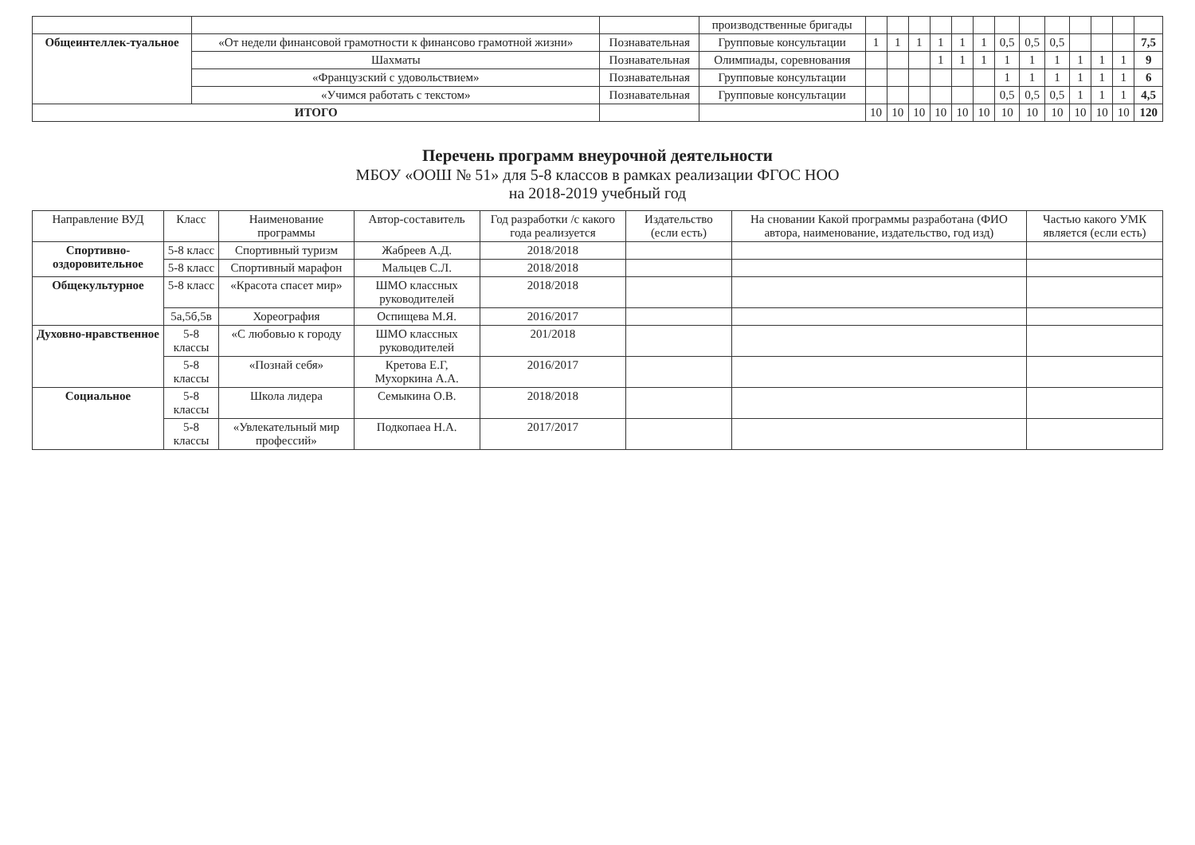| | | | производственные бригады | | | | | | | | | | | | | |
| Общеинтеллек-туальное | «От недели финансовой грамотности к финансово грамотной жизни» | Познавательная | Групповые консультации | 1 | 1 | 1 | 1 | 1 | 1 | 0,5 | 0,5 | 0,5 | | | | 7,5 |
| | Шахматы | Познавательная | Олимпиады, соревнования | | | | 1 | 1 | 1 | 1 | 1 | 1 | 1 | 1 | 1 | 9 |
| | «Французский с удовольствием» | Познавательная | Групповые консультации | | | | | | | 1 | 1 | 1 | 1 | 1 | 1 | 6 |
| | «Учимся работать с текстом» | Познавательная | Групповые консультации | | | | | | | 0,5 | 0,5 | 0,5 | 1 | 1 | 1 | 4,5 |
| ИТОГО | | | | 10 | 10 | 10 | 10 | 10 | 10 | 10 | 10 | 10 | 10 | 10 | 10 | 120 |
Перечень программ внеурочной деятельности
МБОУ «ООШ № 51» для 5-8 классов в рамках реализации ФГОС НОО
на 2018-2019 учебный год
| Направление ВУД | Класс | Наименование программы | Автор-составитель | Год разработки /с какого года реализуется | Издательство (если есть) | На сновании Какой программы разработана (ФИО автора, наименование, издательство, год изд) | Частью какого УМК является (если есть) |
| --- | --- | --- | --- | --- | --- | --- | --- |
| Спортивно-оздоровительное | 5-8 класс | Спортивный туризм | Жабреев А.Д. | 2018/2018 | | | |
| | 5-8 класс | Спортивный марафон | Мальцев С.Л. | 2018/2018 | | | |
| Общекультурное | 5-8 класс | «Красота спасет мир» | ШМО классных руководителей | 2018/2018 | | | |
| | 5а,5б,5в | Хореография | Оспищева М.Я. | 2016/2017 | | | |
| Духовно-нравственное | 5-8 классы | «С любовью к городу | ШМО классных руководителей | 201/2018 | | | |
| | 5-8 классы | «Познай себя» | Кретова Е.Г, Мухоркина А.А. | 2016/2017 | | | |
| Социальное | 5-8 классы | Школа лидера | Семыкина О.В. | 2018/2018 | | | |
| | 5-8 классы | «Увлекательный мир профессий» | Подкопаеа Н.А. | 2017/2017 | | | |